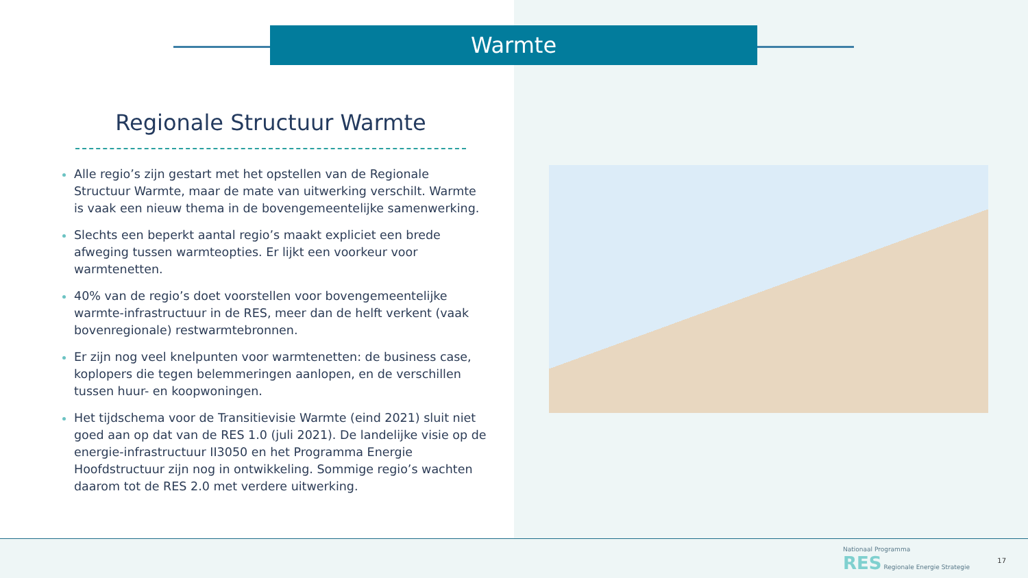Warmte
Regionale Structuur Warmte
Alle regio’s zijn gestart met het opstellen van de Regionale Structuur Warmte, maar de mate van uitwerking verschilt. Warmte is vaak een nieuw thema in de bovengemeentelijke samenwerking.
Slechts een beperkt aantal regio’s maakt expliciet een brede afweging tussen warmteopties. Er lijkt een voorkeur voor warmtenetten.
40% van de regio’s doet voorstellen voor bovengemeentelijke warmte-infrastructuur in de RES, meer dan de helft verkent (vaak bovenregionale) restwarmtebronnen.
Er zijn nog veel knelpunten voor warmtenetten: de business case, koplopers die tegen belemmeringen aanlopen, en de verschillen tussen huur- en koopwoningen.
Het tijdschema voor de Transitievisie Warmte (eind 2021) sluit niet goed aan op dat van de RES 1.0 (juli 2021). De landelijke visie op de energie-infrastructuur II3050 en het Programma Energie Hoofdstructuur zijn nog in ontwikkeling. Sommige regio’s wachten daarom tot de RES 2.0 met verdere uitwerking.
Nationaal Programma
RES Regionale Energie Strategie
17